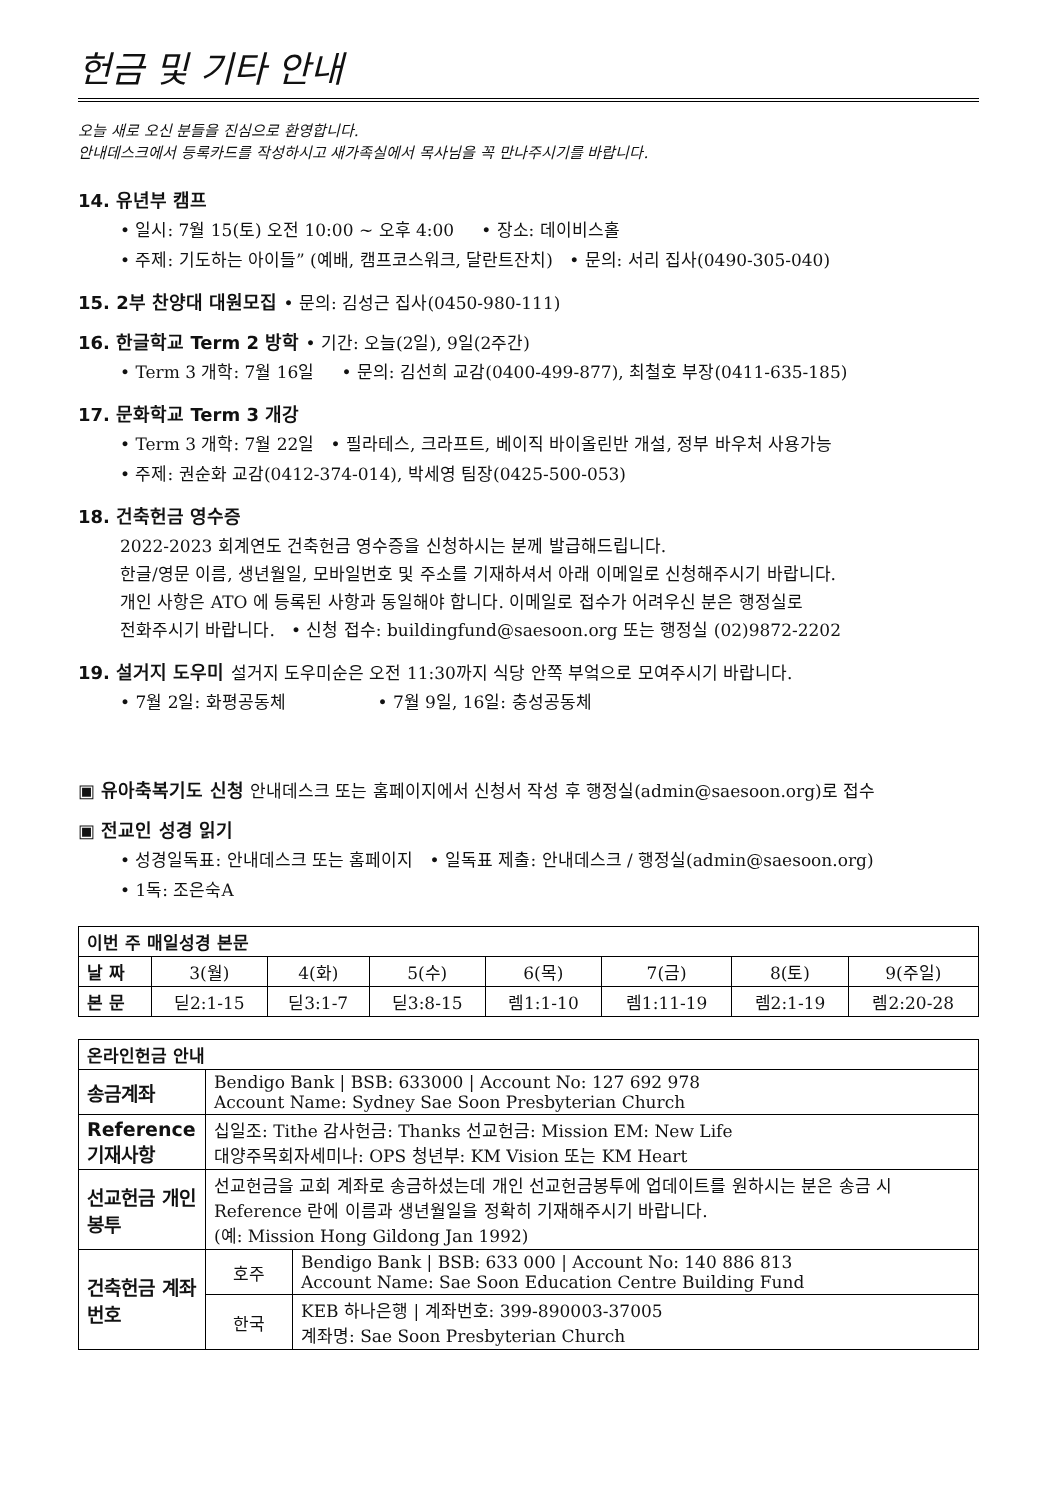헌금 및 기타 안내
오늘 새로 오신 분들을 진심으로 환영합니다.
안내데스크에서 등록카드를 작성하시고 새가족실에서 목사님을 꼭 만나주시기를 바랍니다.
14. 유년부 캠프
• 일시: 7월 15(토) 오전 10:00 ~ 오후 4:00 • 장소: 데이비스홀
• 주제: 기도하는 아이들” (예배, 캠프코스워크, 달란트잔치) • 문의: 서리 집사(0490-305-040)
15. 2부 찬양대 대원모집 • 문의: 김성근 집사(0450-980-111)
16. 한글학교 Term 2 방학 • 기간: 오늘(2일), 9일(2주간)
• Term 3 개학: 7월 16일 • 문의: 김선희 교감(0400-499-877), 최철호 부장(0411-635-185)
17. 문화학교 Term 3 개강
• Term 3 개학: 7월 22일 • 필라테스, 크라프트, 베이직 바이올린반 개설, 정부 바우처 사용가능
• 주제: 권순화 교감(0412-374-014), 박세영 팀장(0425-500-053)
18. 건축헌금 영수증
2022-2023 회계연도 건축헌금 영수증을 신청하시는 분께 발급해드립니다.
한글/영문 이름, 생년월일, 모바일번호 및 주소를 기재하셔서 아래 이메일로 신청해주시기 바랍니다.
개인 사항은 ATO 에 등록된 사항과 동일해야 합니다. 이메일로 접수가 어려우신 분은 행정실로
전화주시기 바랍니다. • 신청 접수: buildingfund@saesoon.org 또는 행정실 (02)9872-2202
19. 설거지 도우미 설거지 도우미순은 오전 11:30까지 식당 안쪽 부엌으로 모여주시기 바랍니다.
• 7월 2일: 화평공동체 • 7월 9일, 16일: 충성공동체
▣ 유아축복기도 신청 안내데스크 또는 홈페이지에서 신청서 작성 후 행정실(admin@saesoon.org)로 접수
▣ 전교인 성경 읽기
• 성경일독표: 안내데스크 또는 홈페이지 • 일독표 제출: 안내데스크 / 행정실(admin@saesoon.org)
• 1독: 조은숙A
| 이번 주 매일성경 본문 | | | | | | | |
| --- | --- | --- | --- | --- | --- | --- | --- |
| 날 짜 | 3(월) | 4(화) | 5(수) | 6(목) | 7(금) | 8(토) | 9(주일) |
| 본 문 | 딛2:1-15 | 딛3:1-7 | 딛3:8-15 | 렘1:1-10 | 렘1:11-19 | 렘2:1-19 | 렘2:20-28 |
| 온라인헌금 안내 | | |
| --- | --- | --- |
| 송금계좌 | Bendigo Bank / BSB: 633000 / Account No: 127 692 978 Account Name: Sydney Sae Soon Presbyterian Church | |
| Reference 기재사항 | 십일조: Tithe 감사헌금: Thanks 선교헌금: Mission EM: New Life 대양주목회자세미나: OPS 청년부: KM Vision 또는 KM Heart | |
| 선교헌금 개인봉투 | 선교헌금을 교회 계좌로 송금하셨는데 개인 선교헌금봉투에 업데이트를 원하시는 분은 송금 시 Reference 란에 이름과 생년월일을 정확히 기재해주시기 바랍니다. (예: Mission Hong Gildong Jan 1992) | |
| 건축헌금 계좌번호 | 호주 | Bendigo Bank / BSB: 633 000 / Account No: 140 886 813 Account Name: Sae Soon Education Centre Building Fund |
| | 한국 | KEB 하나은행 / 계좌번호: 399-890003-37005 계좌명: Sae Soon Presbyterian Church |